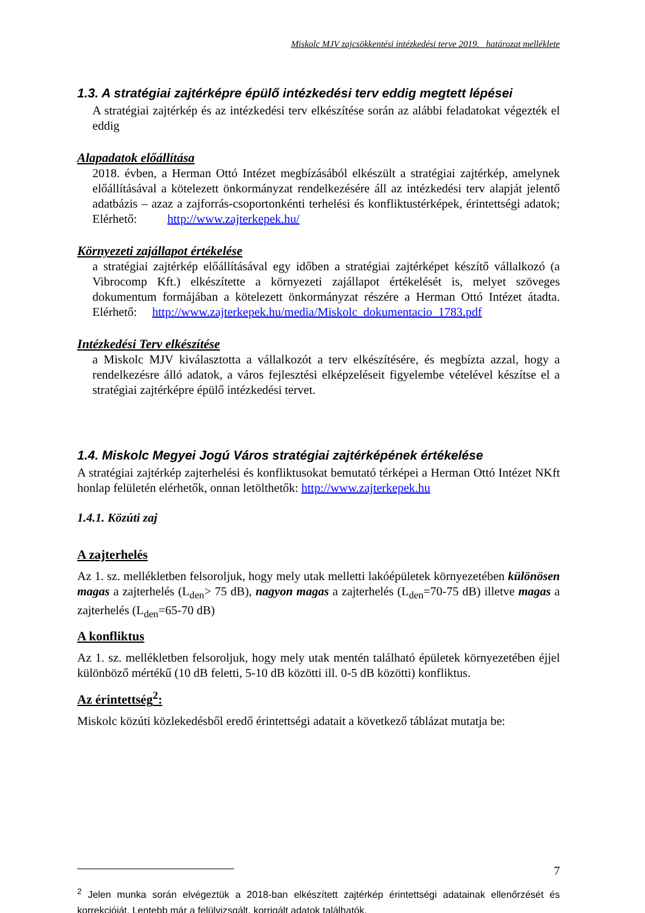Miskolc MJV zajcsökkentési intézkedési terve 2019. határozat melléklete
1.3. A stratégiai zajtérképre épülő intézkedési terv eddig megtett lépései
A stratégiai zajtérkép és az intézkedési terv elkészítése során az alábbi feladatokat végezték el eddig
Alapadatok előállítása
2018. évben, a Herman Ottó Intézet megbízásából elkészült a stratégiai zajtérkép, amelynek előállításával a kötelezett önkormányzat rendelkezésére áll az intézkedési terv alapját jelentő adatbázis – azaz a zajforrás-csoportonkénti terhelési és konfliktustérképek, érintettségi adatok; Elérhető: http://www.zajterkepek.hu/
Környezeti zajállapot értékelése
a stratégiai zajtérkép előállításával egy időben a stratégiai zajtérképet készítő vállalkozó (a Vibrocomp Kft.) elkészítette a környezeti zajállapot értékelését is, melyet szöveges dokumentum formájában a kötelezett önkormányzat részére a Herman Ottó Intézet átadta. Elérhető: http://www.zajterkepek.hu/media/Miskolc_dokumentacio_1783.pdf
Intézkedési Terv elkészítése
a Miskolc MJV kiválasztotta a vállalkozót a terv elkészítésére, és megbízta azzal, hogy a rendelkezésre álló adatok, a város fejlesztési elképzeléseit figyelembe vételével készítse el a stratégiai zajtérképre épülő intézkedési tervet.
1.4. Miskolc Megyei Jogú Város stratégiai zajtérképének értékelése
A stratégiai zajtérkép zajterhelési és konfliktusokat bemutató térképei a Herman Ottó Intézet NKft honlap felületén elérhetők, onnan letölthetők: http://www.zajterkepek.hu
1.4.1. Közúti zaj
A zajterhelés
Az 1. sz. mellékletben felsoroljuk, hogy mely utak melletti lakóépületek környezetében különösen magas a zajterhelés (L<sub>den</sub>> 75 dB), nagyon magas a zajterhelés (L<sub>den</sub>=70-75 dB) illetve magas a zajterhelés (L<sub>den</sub>=65-70 dB)
A konfliktus
Az 1. sz. mellékletben felsoroljuk, hogy mely utak mentén található épületek környezetében éjjel különböző mértékű (10 dB feletti, 5-10 dB közötti ill. 0-5 dB közötti) konfliktus.
Az érintettség<sup>2</sup>:
Miskolc közúti közlekedésből eredő érintettségi adatait a következő táblázat mutatja be:
<sup>2</sup> Jelen munka során elvégeztük a 2018-ban elkészített zajtérkép érintettségi adatainak ellenőrzését és korrekcióját. Lentebb már a felülvizsgált, korrigált adatok találhatók.
7